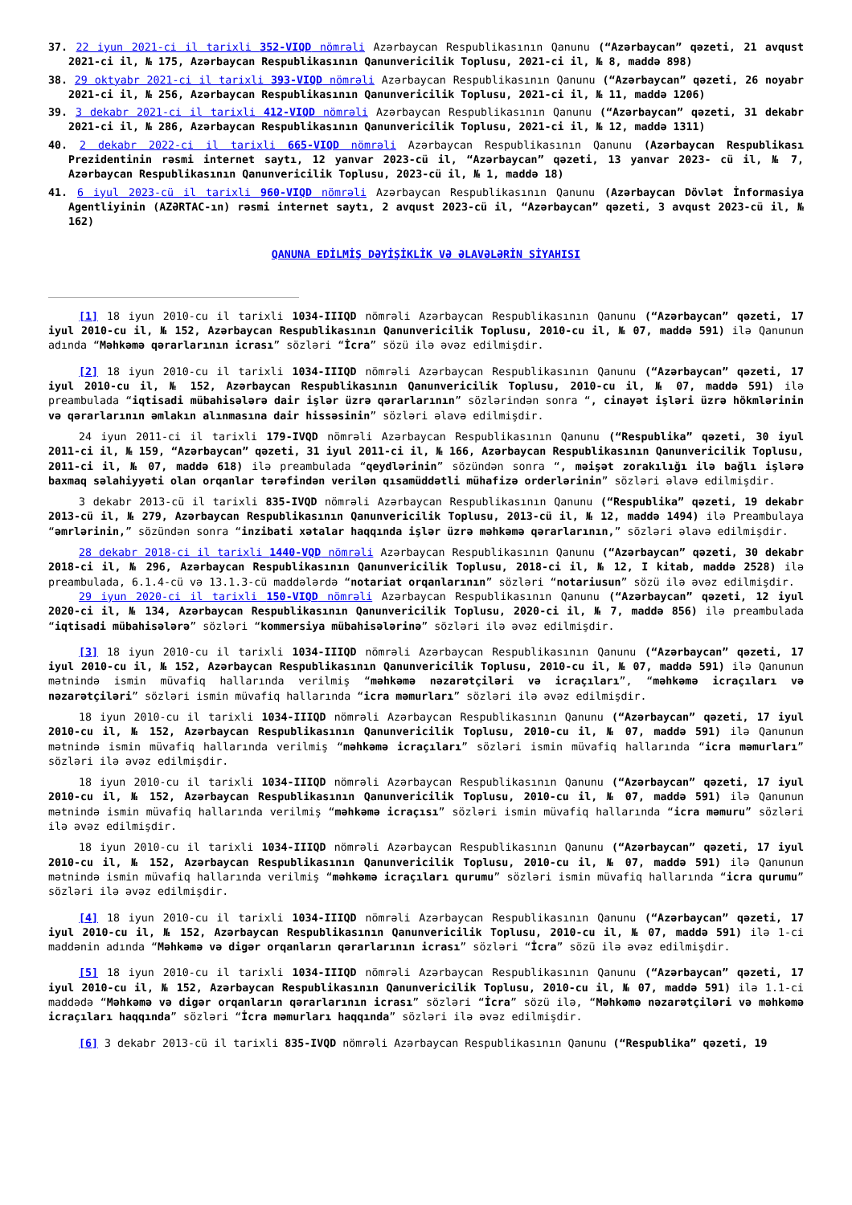37. 22 iyun 2021-ci il tarixli 352-VIQD nömrəli Azərbaycan Respublikasının Qanunu (“Azərbaycan” qəzeti, 21 avqust 2021-ci il, № 175, Azərbaycan Respublikasının Qanunvericilik Toplusu, 2021-ci il, № 8, maddə 898)
38. 29 oktyabr 2021-ci il tarixli 393-VIQD nömrəli Azərbaycan Respublikasının Qanunu (“Azərbaycan” qəzeti, 26 noyabr 2021-ci il, № 256, Azərbaycan Respublikasının Qanunvericilik Toplusu, 2021-ci il, № 11, maddə 1206)
39. 3 dekabr 2021-ci il tarixli 412-VIQD nömrəli Azərbaycan Respublikasının Qanunu (“Azərbaycan” qəzeti, 31 dekabr 2021-ci il, № 286, Azərbaycan Respublikasının Qanunvericilik Toplusu, 2021-ci il, № 12, maddə 1311)
40. 2 dekabr 2022-ci il tarixli 665-VIQD nömrəli Azərbaycan Respublikasının Qanunu (Azərbaycan Respublikası Prezidentinin rəsmi internet saytı, 12 yanvar 2023-cü il, “Azərbaycan” qəzeti, 13 yanvar 2023- cü il, № 7, Azərbaycan Respublikasının Qanunvericilik Toplusu, 2023-cü il, № 1, maddə 18)
41. 6 iyul 2023-cü il tarixli 960-VIQD nömrəli Azərbaycan Respublikasının Qanunu (Azərbaycan Dövlət İnformasiya Agentliyinin (AZƏRTAC-ın) rəsmi internet saytı, 2 avqust 2023-cü il, “Azərbaycan” qəzeti, 3 avqust 2023-cü il, № 162)
QANUNA EDİLMİŞ DƏYİŞİKLİK VƏ ƏLAVƏLƏRİN SİYAHISI
[1] 18 iyun 2010-cu il tarixli 1034-IIIQD nömrəli Azərbaycan Respublikasının Qanunu (“Azərbaycan” qəzeti, 17 iyul 2010-cu il, № 152, Azərbaycan Respublikasının Qanunvericilik Toplusu, 2010-cu il, № 07, maddə 591) ilə Qanunun adında “Məhkəmə qərarlarının icrası” sözləri “İcra” sözü ilə əvəz edilmişdir.
[2] 18 iyun 2010-cu il tarixli 1034-IIIQD nömrəli Azərbaycan Respublikasının Qanunu (“Azərbaycan” qəzeti, 17 iyul 2010-cu il, № 152, Azərbaycan Respublikasının Qanunvericilik Toplusu, 2010-cu il, № 07, maddə 591) ilə preambulada “iqtisadi mübahisələrə dair işlər üzrə qərarlarının” sözlərindən sonra “, cinayət işləri üzrə hökmlərinin və qərarlarının əmlakın alınmasına dair hissəsinin” sözləri əlavə edilmişdir.
24 iyun 2011-ci il tarixli 179-IVQD nömrəli Azərbaycan Respublikasının Qanunu (“Respublika” qəzeti, 30 iyul 2011-ci il, № 159, “Azərbaycan” qəzeti, 31 iyul 2011-ci il, № 166, Azərbaycan Respublikasının Qanunvericilik Toplusu, 2011-ci il, № 07, maddə 618) ilə preambulada “qeydlərinin” sözündən sonra “, məişət zorakılığı ilə bağlı işlərə baxmaq səlahiyyəti olan orqanlar tərəfindən verilən qısamüddətli mühafizə orderlərinin” sözləri əlavə edilmişdir.
3 dekabr 2013-cü il tarixli 835-IVQD nömrəli Azərbaycan Respublikasının Qanunu (“Respublika” qəzeti, 19 dekabr 2013-cü il, № 279, Azərbaycan Respublikasının Qanunvericilik Toplusu, 2013-cü il, № 12, maddə 1494) ilə Preambulaya “əmrlərinin,” sözündən sonra “inzibati xətalar haqqında işlər üzrə məhkəmə qərarlarının,” sözləri əlavə edilmişdir.
28 dekabr 2018-ci il tarixli 1440-VQD nömrəli Azərbaycan Respublikasının Qanunu (“Azərbaycan” qəzeti, 30 dekabr 2018-ci il, № 296, Azərbaycan Respublikasının Qanunvericilik Toplusu, 2018-ci il, № 12, I kitab, maddə 2528) ilə preambulada, 6.1.4-cü və 13.1.3-cü maddələrdə “notariat orqanlarının” sözləri “notariusun” sözü ilə əvəz edilmişdir.
29 iyun 2020-ci il tarixli 150-VIQD nömrəli Azərbaycan Respublikasının Qanunu (“Azərbaycan” qəzeti, 12 iyul 2020-ci il, № 134, Azərbaycan Respublikasının Qanunvericilik Toplusu, 2020-ci il, № 7, maddə 856) ilə preambulada “iqtisadi mübahisələrə” sözləri “kommersiya mübahisələrinə” sözləri ilə əvəz edilmişdir.
[3] 18 iyun 2010-cu il tarixli 1034-IIIQD nömrəli Azərbaycan Respublikasının Qanunu (“Azərbaycan” qəzeti, 17 iyul 2010-cu il, № 152, Azərbaycan Respublikasının Qanunvericilik Toplusu, 2010-cu il, № 07, maddə 591) ilə Qanunun mətnində ismin müvafiq hallarında verilmiş “məhkəmə nəzarətçiləri və icraçıları”, “məhkəmə icraçıları və nəzarətçiləri” sözləri ismin müvafiq hallarında “icra məmurları” sözləri ilə əvəz edilmişdir.
18 iyun 2010-cu il tarixli 1034-IIIQD nömrəli Azərbaycan Respublikasının Qanunu (“Azərbaycan” qəzeti, 17 iyul 2010-cu il, № 152, Azərbaycan Respublikasının Qanunvericilik Toplusu, 2010-cu il, № 07, maddə 591) ilə Qanunun mətnində ismin müvafiq hallarında verilmiş “məhkəmə icraçıları” sözləri ismin müvafiq hallarında “icra məmurları” sözləri ilə əvəz edilmişdir.
18 iyun 2010-cu il tarixli 1034-IIIQD nömrəli Azərbaycan Respublikasının Qanunu (“Azərbaycan” qəzeti, 17 iyul 2010-cu il, № 152, Azərbaycan Respublikasının Qanunvericilik Toplusu, 2010-cu il, № 07, maddə 591) ilə Qanunun mətnində ismin müvafiq hallarında verilmiş “məhkəmə icraçısı” sözləri ismin müvafiq hallarında “icra məmuru” sözləri ilə əvəz edilmişdir.
18 iyun 2010-cu il tarixli 1034-IIIQD nömrəli Azərbaycan Respublikasının Qanunu (“Azərbaycan” qəzeti, 17 iyul 2010-cu il, № 152, Azərbaycan Respublikasının Qanunvericilik Toplusu, 2010-cu il, № 07, maddə 591) ilə Qanunun mətnində ismin müvafiq hallarında verilmiş “məhkəmə icraçıları qurumu” sözləri ismin müvafiq hallarında “icra qurumu” sözləri ilə əvəz edilmişdir.
[4] 18 iyun 2010-cu il tarixli 1034-IIIQD nömrəli Azərbaycan Respublikasının Qanunu (“Azərbaycan” qəzeti, 17 iyul 2010-cu il, № 152, Azərbaycan Respublikasının Qanunvericilik Toplusu, 2010-cu il, № 07, maddə 591) ilə 1-ci maddənin adında “Məhkəmə və digər orqanların qərarlarının icrası” sözləri “İcra” sözü ilə əvəz edilmişdir.
[5] 18 iyun 2010-cu il tarixli 1034-IIIQD nömrəli Azərbaycan Respublikasının Qanunu (“Azərbaycan” qəzeti, 17 iyul 2010-cu il, № 152, Azərbaycan Respublikasının Qanunvericilik Toplusu, 2010-cu il, № 07, maddə 591) ilə 1.1-ci maddədə “Məhkəmə və digər orqanların qərarlarının icrası” sözləri “İcra” sözü ilə, “Məhkəmə nəzarətçiləri və məhkəmə icraçıları haqqında” sözləri “İcra məmurları haqqında” sözləri ilə əvəz edilmişdir.
[6] 3 dekabr 2013-cü il tarixli 835-IVQD nömrəli Azərbaycan Respublikasının Qanunu (“Respublika” qəzeti, 19